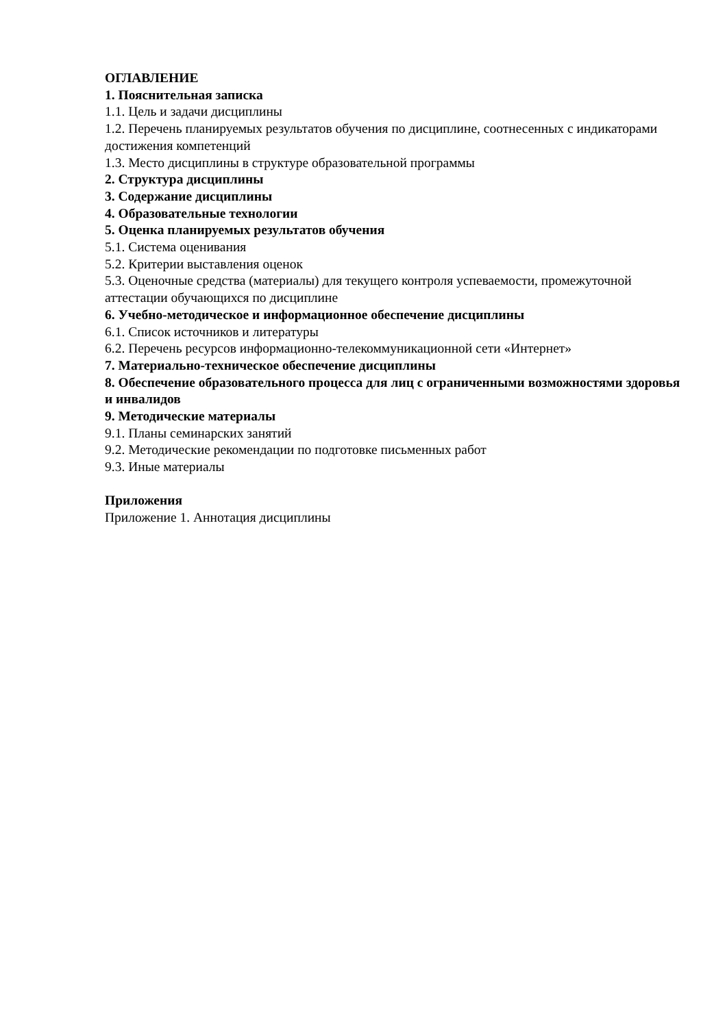ОГЛАВЛЕНИЕ
1. Пояснительная записка
1.1. Цель и задачи дисциплины
1.2. Перечень планируемых результатов обучения по дисциплине, соотнесенных с индикаторами достижения компетенций
1.3. Место дисциплины в структуре образовательной программы
2. Структура дисциплины
3. Содержание дисциплины
4. Образовательные технологии
5. Оценка планируемых результатов обучения
5.1. Система оценивания
5.2. Критерии выставления оценок
5.3. Оценочные средства (материалы) для текущего контроля успеваемости, промежуточной аттестации обучающихся по дисциплине
6. Учебно-методическое и информационное обеспечение дисциплины
6.1. Список источников и литературы
6.2. Перечень ресурсов информационно-телекоммуникационной сети «Интернет»
7. Материально-техническое обеспечение дисциплины
8. Обеспечение образовательного процесса для лиц с ограниченными возможностями здоровья и инвалидов
9. Методические материалы
9.1. Планы семинарских занятий
9.2. Методические рекомендации по подготовке письменных работ
9.3. Иные материалы
Приложения
Приложение 1. Аннотация дисциплины